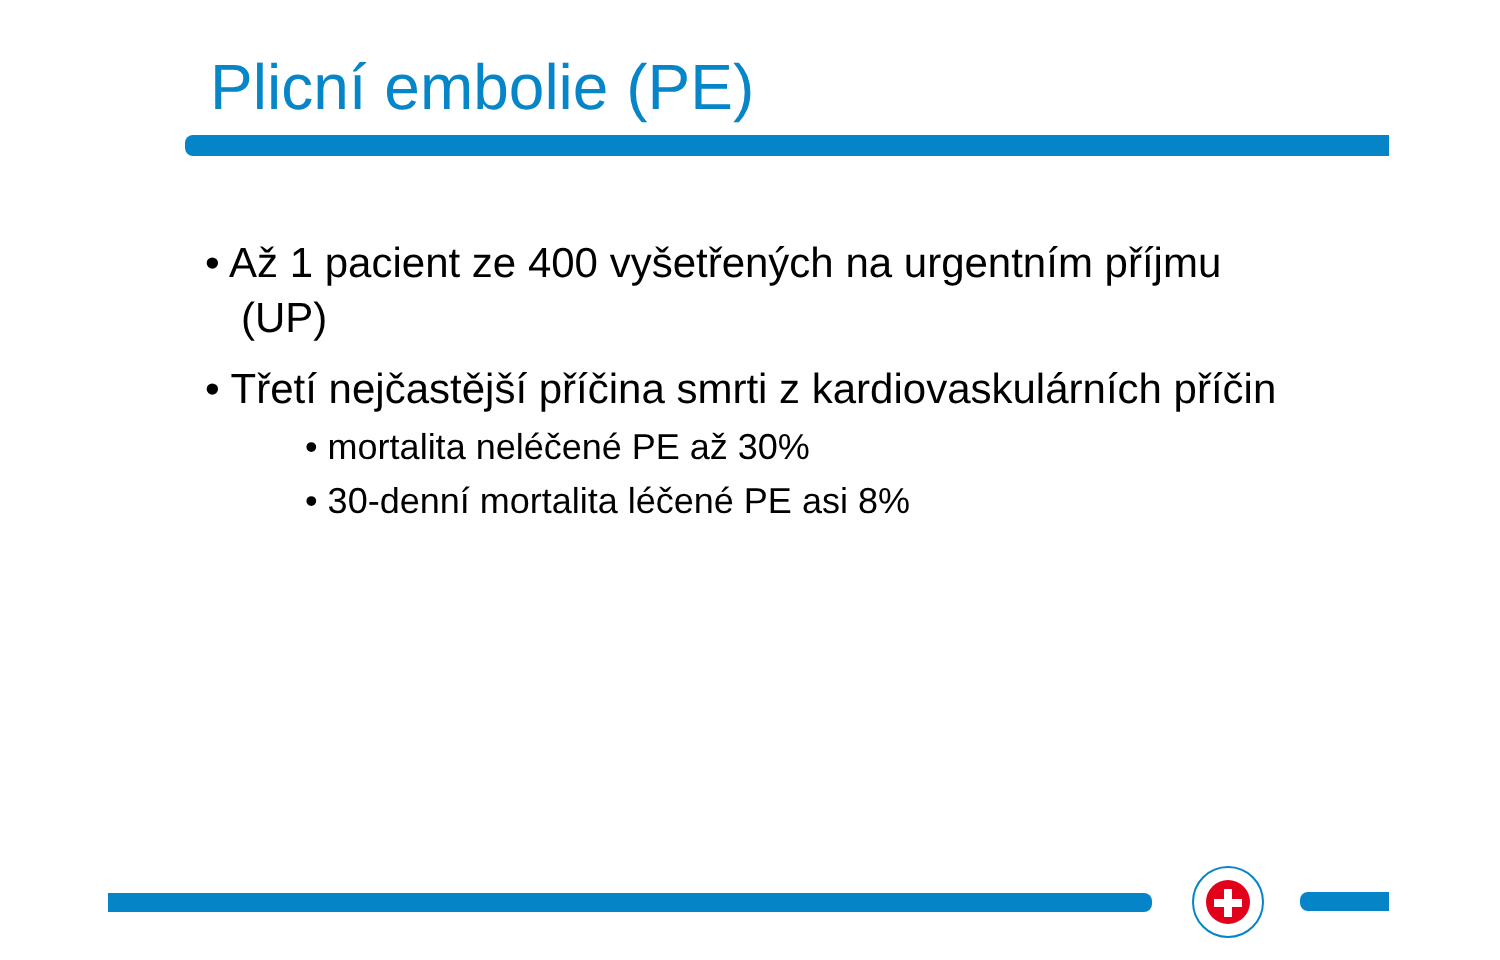Plicní embolie (PE)
• Až 1 pacient ze 400 vyšetřených na urgentním příjmu (UP)
• Třetí nejčastější příčina smrti z kardiovaskulárních příčin
• mortalita neléčené PE až 30%
• 30-denní mortalita léčené PE asi 8%